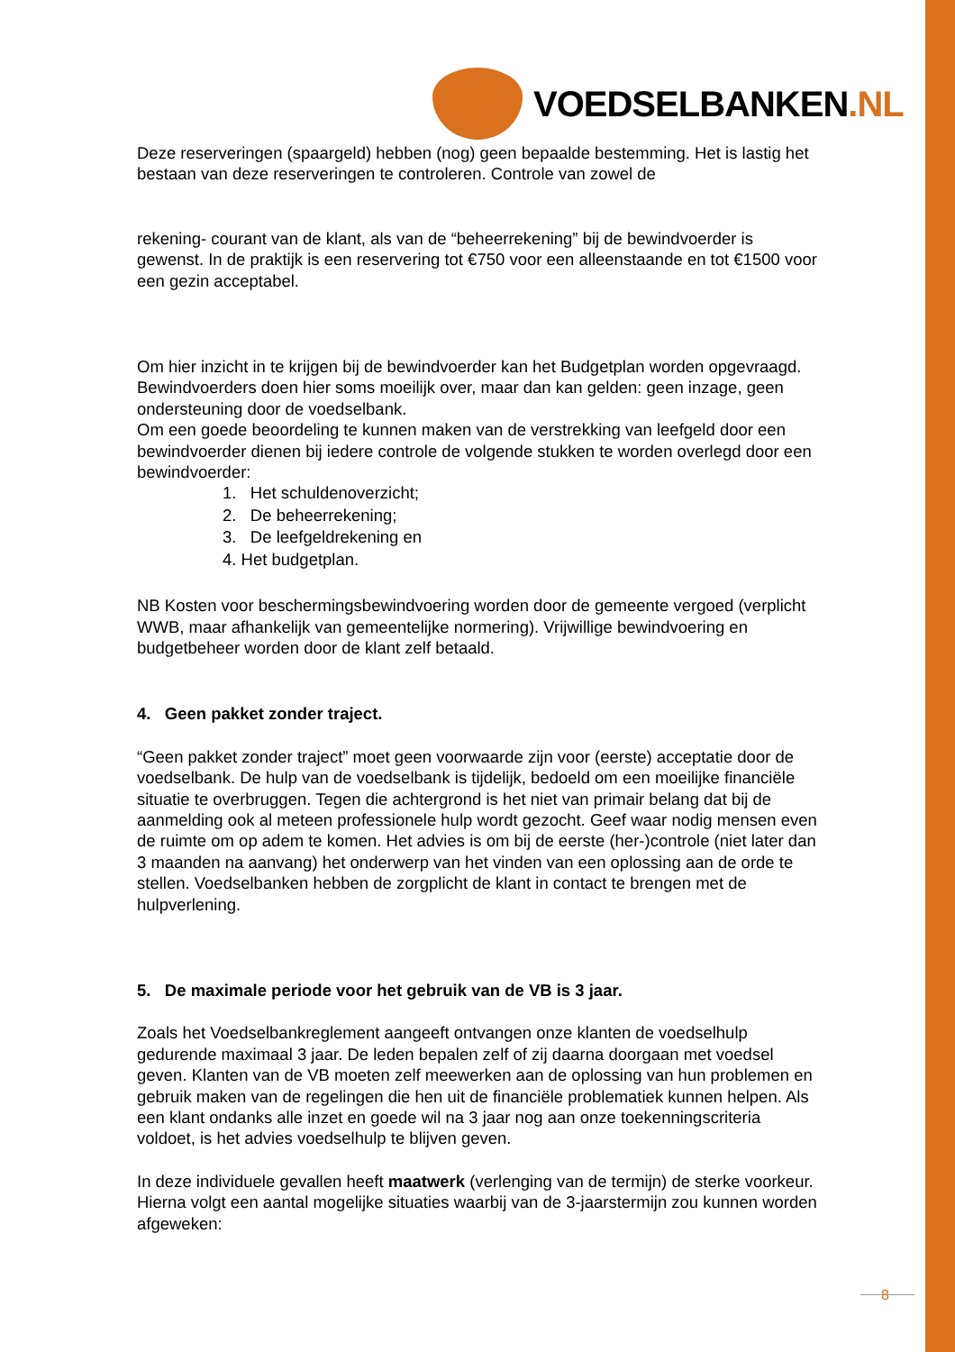VOEDSELBANKEN.NL
Deze reserveringen (spaargeld) hebben (nog) geen bepaalde bestemming. Het is lastig het bestaan van deze reserveringen te controleren. Controle van zowel de
rekening- courant van de klant, als van de “beheerrekening” bij de bewindvoerder is gewenst. In de praktijk is een reservering tot €750 voor een alleenstaande en tot €1500 voor een gezin acceptabel.
Om hier inzicht in te krijgen bij de bewindvoerder kan het Budgetplan worden opgevraagd. Bewindvoerders doen hier soms moeilijk over, maar dan kan gelden: geen inzage, geen ondersteuning door de voedselbank.
Om een goede beoordeling te kunnen maken van de verstrekking van leefgeld door een bewindvoerder dienen bij iedere controle de volgende stukken te worden overlegd door een bewindvoerder:
1. Het schuldenoverzicht;
2. De beheerrekening;
3. De leefgeldrekening en
4. Het budgetplan.
NB Kosten voor beschermingsbewindvoering worden door de gemeente vergoed (verplicht WWB, maar afhankelijk van gemeentelijke normering). Vrijwillige bewindvoering en budgetbeheer worden door de klant zelf betaald.
4. Geen pakket zonder traject.
“Geen pakket zonder traject” moet geen voorwaarde zijn voor (eerste) acceptatie door de voedselbank. De hulp van de voedselbank is tijdelijk, bedoeld om een moeilijke financiële situatie te overbruggen. Tegen die achtergrond is het niet van primair belang dat bij de aanmelding ook al meteen professionele hulp wordt gezocht. Geef waar nodig mensen even de ruimte om op adem te komen. Het advies is om bij de eerste (her-)controle (niet later dan 3 maanden na aanvang) het onderwerp van het vinden van een oplossing aan de orde te stellen. Voedselbanken hebben de zorgplicht de klant in contact te brengen met de hulpverlening.
5. De maximale periode voor het gebruik van de VB is 3 jaar.
Zoals het Voedselbankreglement aangeeft ontvangen onze klanten de voedselhulp gedurende maximaal 3 jaar. De leden bepalen zelf of zij daarna doorgaan met voedsel geven. Klanten van de VB moeten zelf meewerken aan de oplossing van hun problemen en gebruik maken van de regelingen die hen uit de financiële problematiek kunnen helpen. Als een klant ondanks alle inzet en goede wil na 3 jaar nog aan onze toekenningscriteria voldoet, is het advies voedselhulp te blijven geven.
In deze individuele gevallen heeft maatwerk (verlenging van de termijn) de sterke voorkeur. Hierna volgt een aantal mogelijke situaties waarbij van de 3-jaarstermijn zou kunnen worden afgeweken:
8